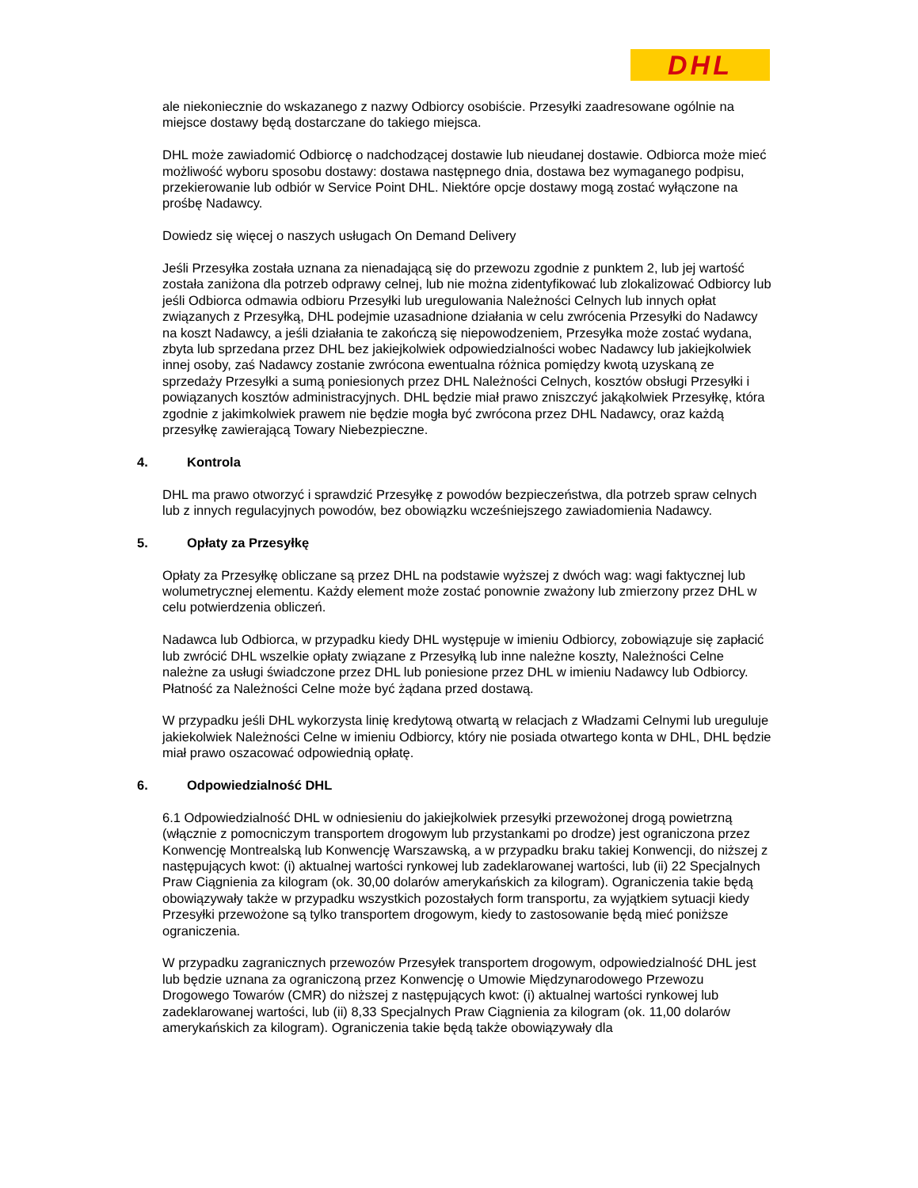DHL
ale niekoniecznie do wskazanego z nazwy Odbiorcy osobiście. Przesyłki zaadresowane ogólnie na miejsce dostawy będą dostarczane do takiego miejsca.
DHL może zawiadomić Odbiorcę o nadchodzącej dostawie lub nieudanej dostawie. Odbiorca może mieć możliwość wyboru sposobu dostawy: dostawa następnego dnia, dostawa bez wymaganego podpisu, przekierowanie lub odbiór w Service Point DHL. Niektóre opcje dostawy mogą zostać wyłączone na prośbę Nadawcy.
Dowiedz się więcej o naszych usługach On Demand Delivery
Jeśli Przesyłka została uznana za nienadającą się do przewozu zgodnie z punktem 2, lub jej wartość została zaniżona dla potrzeb odprawy celnej, lub nie można zidentyfikować lub zlokalizować Odbiorcy lub jeśli Odbiorca odmawia odbioru Przesyłki lub uregulowania Należności Celnych lub innych opłat związanych z Przesyłką, DHL podejmie uzasadnione działania w celu zwrócenia Przesyłki do Nadawcy na koszt Nadawcy, a jeśli działania te zakończą się niepowodzeniem, Przesyłka może zostać wydana, zbyta lub sprzedana przez DHL bez jakiejkolwiek odpowiedzialności wobec Nadawcy lub jakiejkolwiek innej osoby, zaś Nadawcy zostanie zwrócona ewentualna różnica pomiędzy kwotą uzyskaną ze sprzedaży Przesyłki a sumą poniesionych przez DHL Należności Celnych, kosztów obsługi Przesyłki i powiązanych kosztów administracyjnych. DHL będzie miał prawo zniszczyć jakąkolwiek Przesyłkę, która zgodnie z jakimkolwiek prawem nie będzie mogła być zwrócona przez DHL Nadawcy, oraz każdą przesyłkę zawierającą Towary Niebezpieczne.
4. Kontrola
DHL ma prawo otworzyć i sprawdzić Przesyłkę z powodów bezpieczeństwa, dla potrzeb spraw celnych lub z innych regulacyjnych powodów, bez obowiązku wcześniejszego zawiadomienia Nadawcy.
5. Opłaty za Przesyłkę
Opłaty za Przesyłkę obliczane są przez DHL na podstawie wyższej z dwóch wag: wagi faktycznej lub wolumetrycznej elementu. Każdy element może zostać ponownie zważony lub zmierzony przez DHL w celu potwierdzenia obliczeń.
Nadawca lub Odbiorca, w przypadku kiedy DHL występuje w imieniu Odbiorcy, zobowiązuje się zapłacić lub zwrócić DHL wszelkie opłaty związane z Przesyłką lub inne należne koszty, Należności Celne należne za usługi świadczone przez DHL lub poniesione przez DHL w imieniu Nadawcy lub Odbiorcy. Płatność za Należności Celne może być żądana przed dostawą.
W przypadku jeśli DHL wykorzysta linię kredytową otwartą w relacjach z Władzami Celnymi lub ureguluje jakiekolwiek Należności Celne w imieniu Odbiorcy, który nie posiada otwartego konta w DHL, DHL będzie miał prawo oszacować odpowiednią opłatę.
6. Odpowiedzialność DHL
6.1 Odpowiedzialność DHL w odniesieniu do jakiejkolwiek przesyłki przewożonej drogą powietrzną (włącznie z pomocniczym transportem drogowym lub przystankami po drodze) jest ograniczona przez Konwencję Montrealską lub Konwencję Warszawską, a w przypadku braku takiej Konwencji, do niższej z następujących kwot: (i) aktualnej wartości rynkowej lub zadeklarowanej wartości, lub (ii) 22 Specjalnych Praw Ciągnienia za kilogram (ok. 30,00 dolarów amerykańskich za kilogram). Ograniczenia takie będą obowiązywały także w przypadku wszystkich pozostałych form transportu, za wyjątkiem sytuacji kiedy Przesyłki przewożone są tylko transportem drogowym, kiedy to zastosowanie będą mieć poniższe ograniczenia.
W przypadku zagranicznych przewozów Przesyłek transportem drogowym, odpowiedzialność DHL jest lub będzie uznana za ograniczoną przez Konwencję o Umowie Międzynarodowego Przewozu Drogowego Towarów (CMR) do niższej z następujących kwot: (i) aktualnej wartości rynkowej lub zadeklarowanej wartości, lub (ii) 8,33 Specjalnych Praw Ciągnienia za kilogram (ok. 11,00 dolarów amerykańskich za kilogram). Ograniczenia takie będą także obowiązywały dla